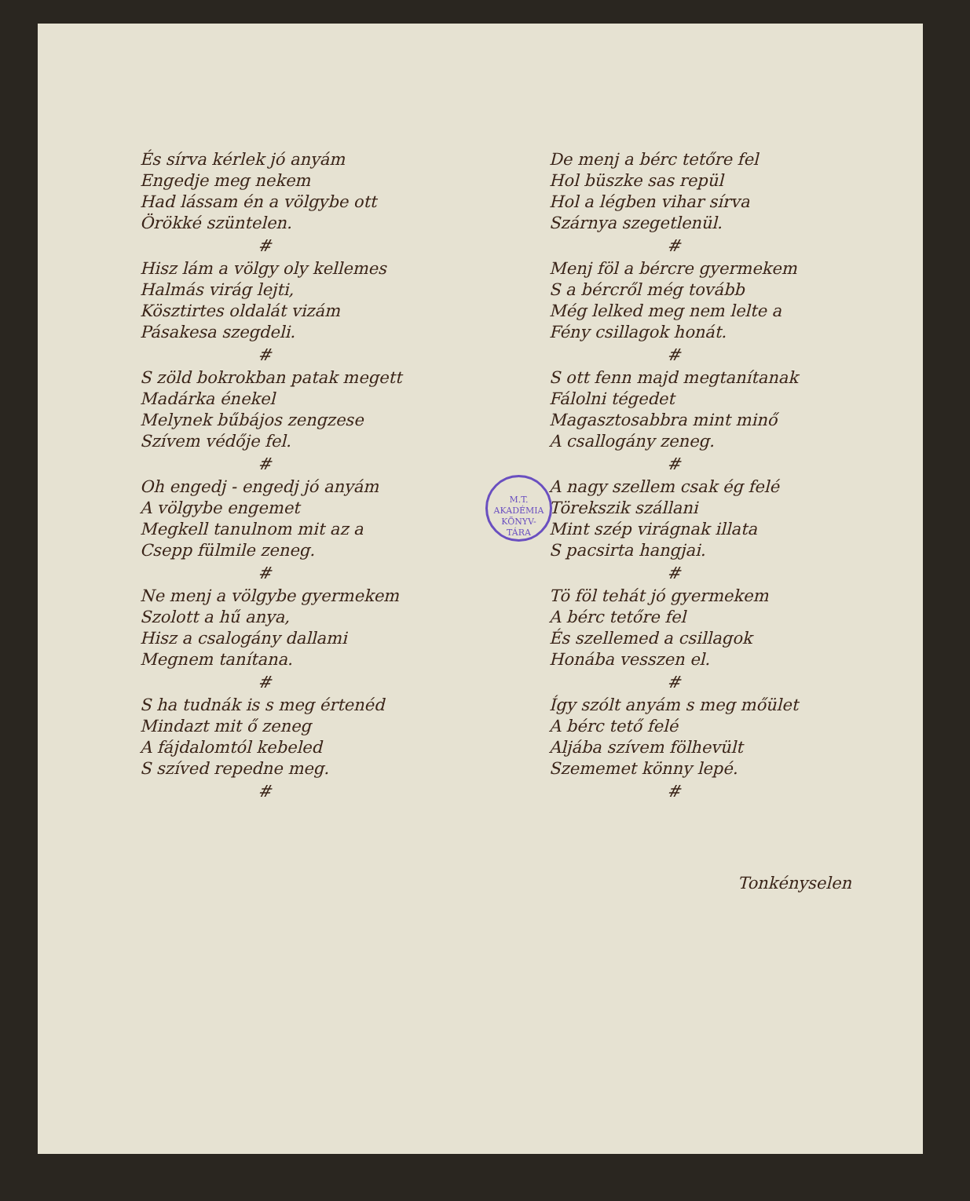És sírva kérlek jó anyám
Engedje meg nekem
Had lássam én a völgybe ott
Örökké szüntelen.
#
Hisz lám a völgy oly kellemes
Halmás virág lejti,
Kösztirtes oldalát vizám
Pásakesa szegdeli.
#
S zöld bokrokban patak megett
Madárka énekel
Melynek bűbájos zengzese
Szívem védője fel.
#
Oh engedj - engedj jó anyám
A völgybe engemet
Megkell tanulnom mit az a
Csepp fülmile zeneg.
#
Ne menj a völgybe gyermekem
Szolott a hű anya,
Hisz a csalogány dallami
Megnem tanítana.
#
S ha tudnák is s meg értenéd
Mindazt mit ő zeneg
A fájdalomtól kebeled
S szíved repedne meg.
#
De menj a bérc tetőre fel
Hol büszke sas repül
Hol a légben vihar sírva
Szárnya szegetlenül.
#
Menj föl a bércre gyermekem
S a bércről még tovább
Még lelked meg nem lelte a
Fény csillagok honát.
#
S ott fenn majd megtanítanak
Fálolni tégedet
Magasztosabbra mint minő
A csallogány zeneg.
#
A nagy szellem csak ég felé
Törekszik szállani
Mint szép virágnak illata
S pacsirta hangjai.
#
Tö föl tehát jó gyermekem
A bérc tetőre fel
És szellemed a csillagok
Honába vesszen el.
#
Így szólt anyám s meg mőület
A bérc tető felé
Aljába szívem fölhevült
Szememet könny lepé.
#
Tonkényselen
M.T. AKADÉMIA
KÖNYV-
TÁRA